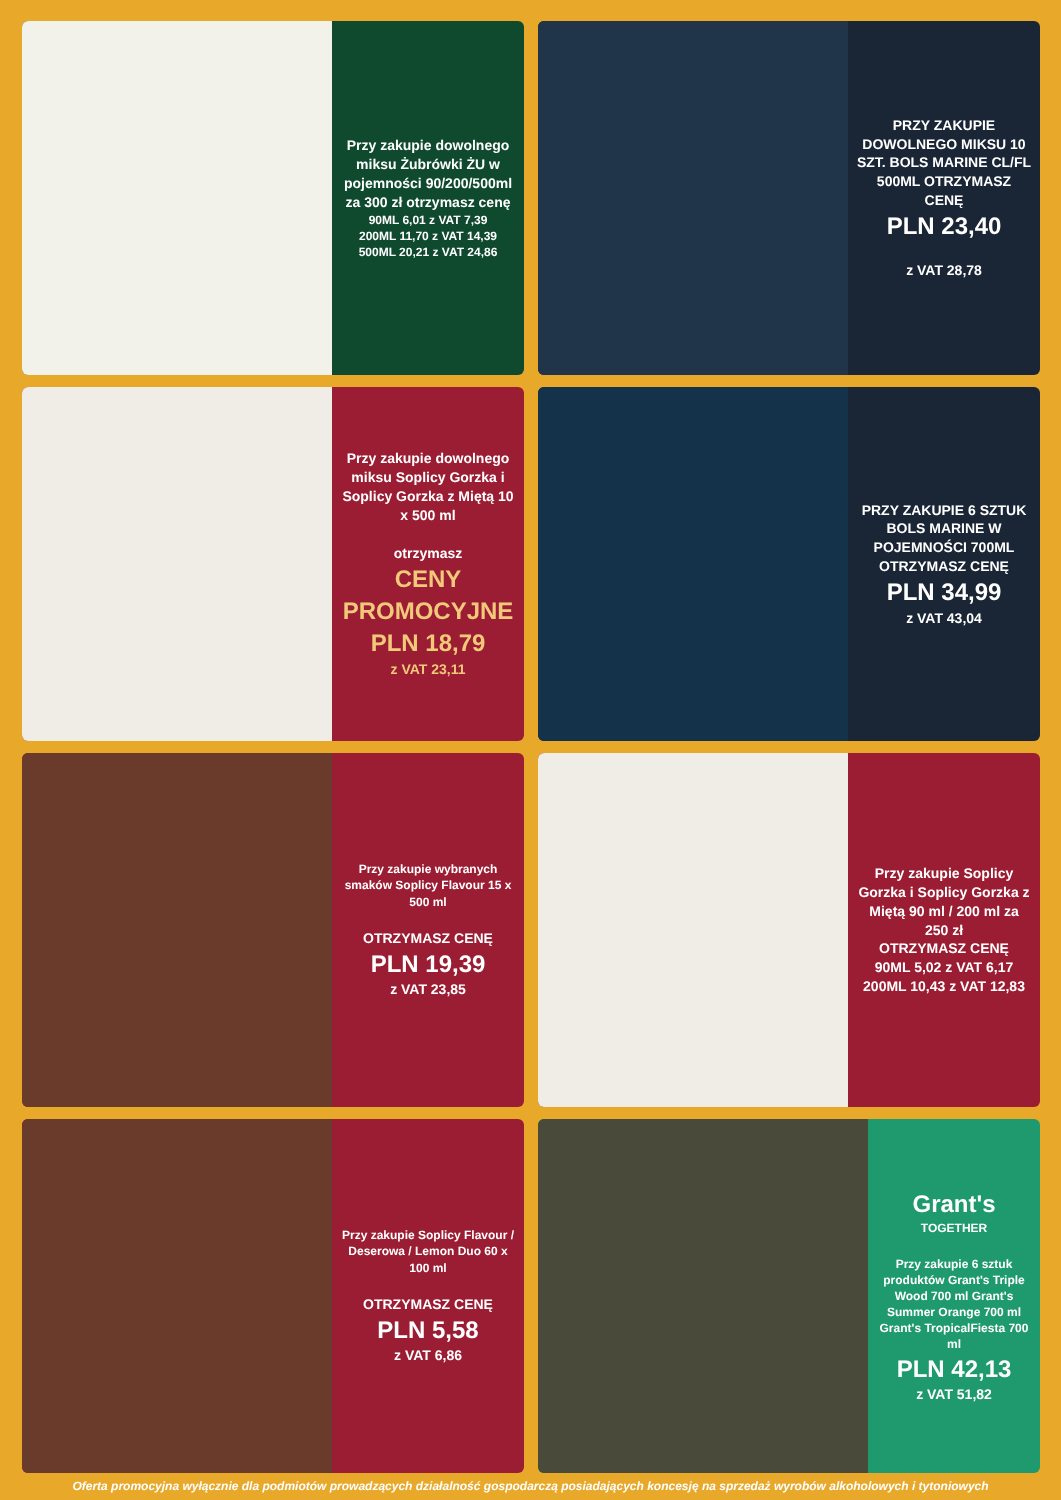Przy zakupie dowolnego miksu Żubrówki ŻU w pojemności 90/200/500ml za 300 zł otrzymasz cenę
90ML 6,01 z VAT 7,39
200ML 11,70 z VAT 14,39
500ML 20,21 z VAT 24,86
PRZY ZAKUPIE DOWOLNEGO MIKSU 10 SZT. BOLS MARINE CL/FL 500ML OTRZYMASZ CENĘ
PLN 23,40
z VAT 28,78
Przy zakupie dowolnego miksu Soplicy Gorzka i Soplicy Gorzka z Miętą 10 x 500 ml
otrzymasz
CENY PROMOCYJNE
PLN 18,79
z VAT 23,11
PRZY ZAKUPIE 6 SZTUK BOLS MARINE W POJEMNOŚCI 700ML OTRZYMASZ CENĘ
PLN 34,99
z VAT 43,04
Przy zakupie wybranych smaków Soplicy Flavour 15 x 500 ml
OTRZYMASZ CENĘ
PLN 19,39
z VAT 23,85
Przy zakupie Soplicy Gorzka i Soplicy Gorzka z Miętą 90 ml / 200 ml za 250 zł
OTRZYMASZ CENĘ
90ML 5,02 z VAT 6,17
200ML 10,43 z VAT 12,83
Przy zakupie Soplicy Flavour / Deserowa / Lemon Duo 60 x 100 ml
OTRZYMASZ CENĘ
PLN 5,58
z VAT 6,86
Grant's
TOGETHER
Przy zakupie 6 sztuk produktów Grant's Triple Wood 700 ml Grant's Summer Orange 700 ml Grant's TropicalFiesta 700 ml
PLN 42,13
z VAT 51,82
Oferta promocyjna wyłącznie dla podmiotów prowadzących działalność gospodarczą posiadających koncesję na sprzedaż wyrobów alkoholowych i tytoniowych